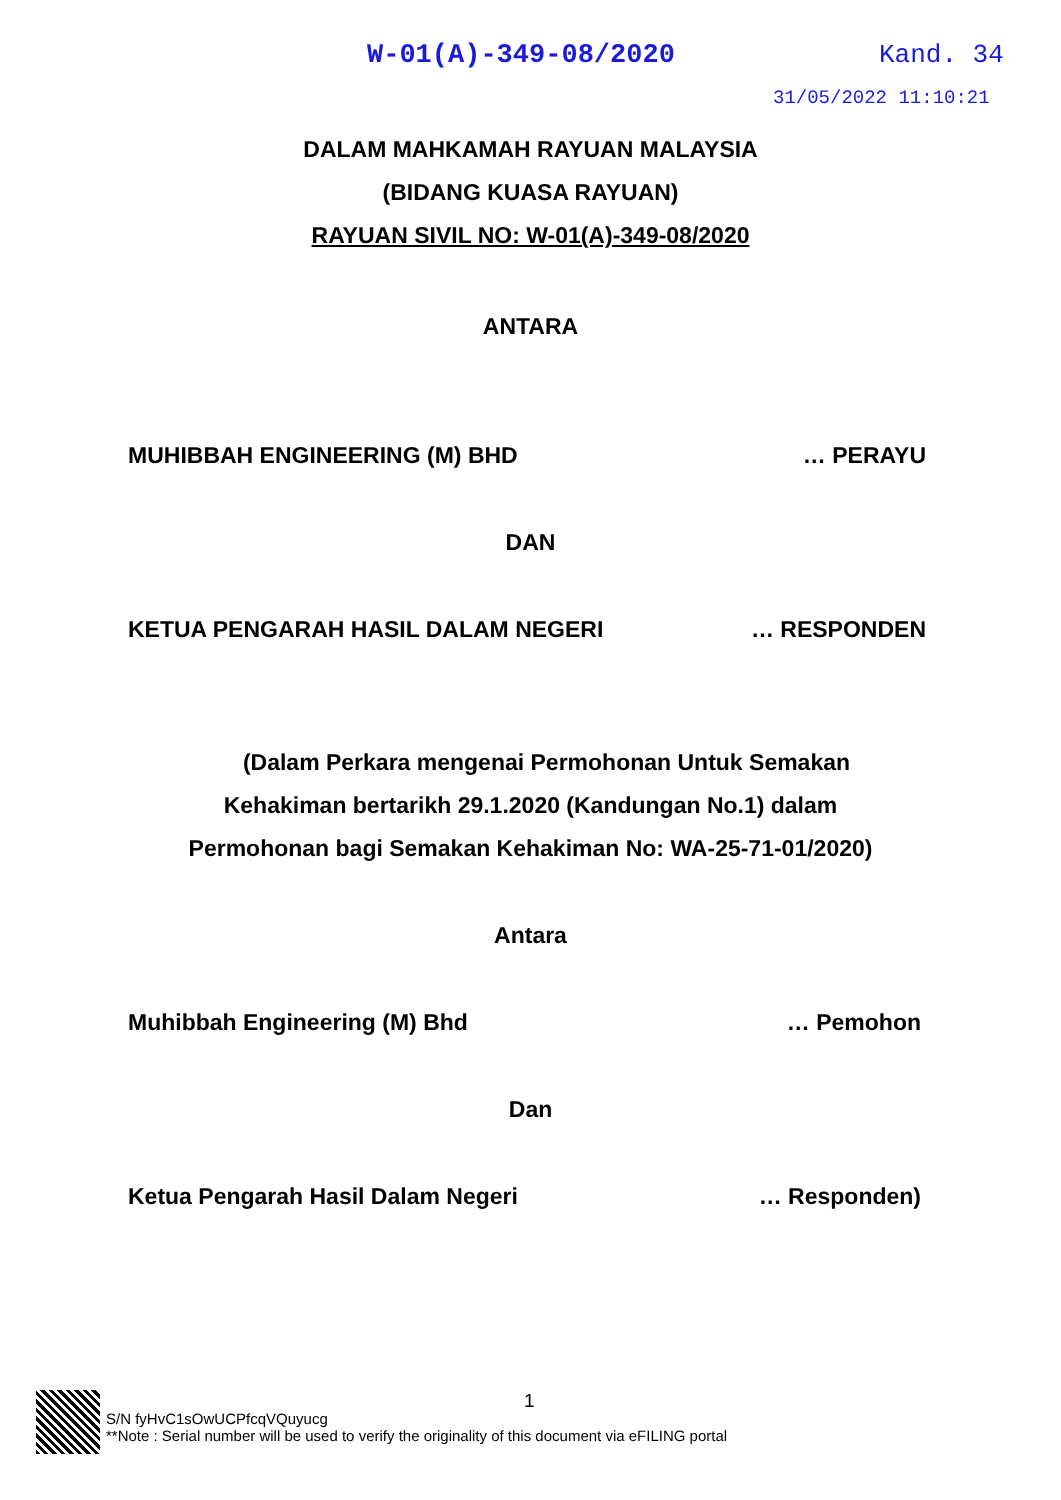W-01(A)-349-08/2020 Kand. 34
31/05/2022 11:10:21
DALAM MAHKAMAH RAYUAN MALAYSIA
(BIDANG KUASA RAYUAN)
RAYUAN SIVIL NO: W-01(A)-349-08/2020
ANTARA
MUHIBBAH ENGINEERING (M) BHD … PERAYU
DAN
KETUA PENGARAH HASIL DALAM NEGERI … RESPONDEN
(Dalam Perkara mengenai Permohonan Untuk Semakan
Kehakiman bertarikh 29.1.2020 (Kandungan No.1) dalam
Permohonan bagi Semakan Kehakiman No: WA-25-71-01/2020)
Antara
Muhibbah Engineering (M) Bhd … Pemohon
Dan
Ketua Pengarah Hasil Dalam Negeri … Responden)
1
S/N fyHvC1sOwUCPfcqVQuyucg
**Note : Serial number will be used to verify the originality of this document via eFILING portal